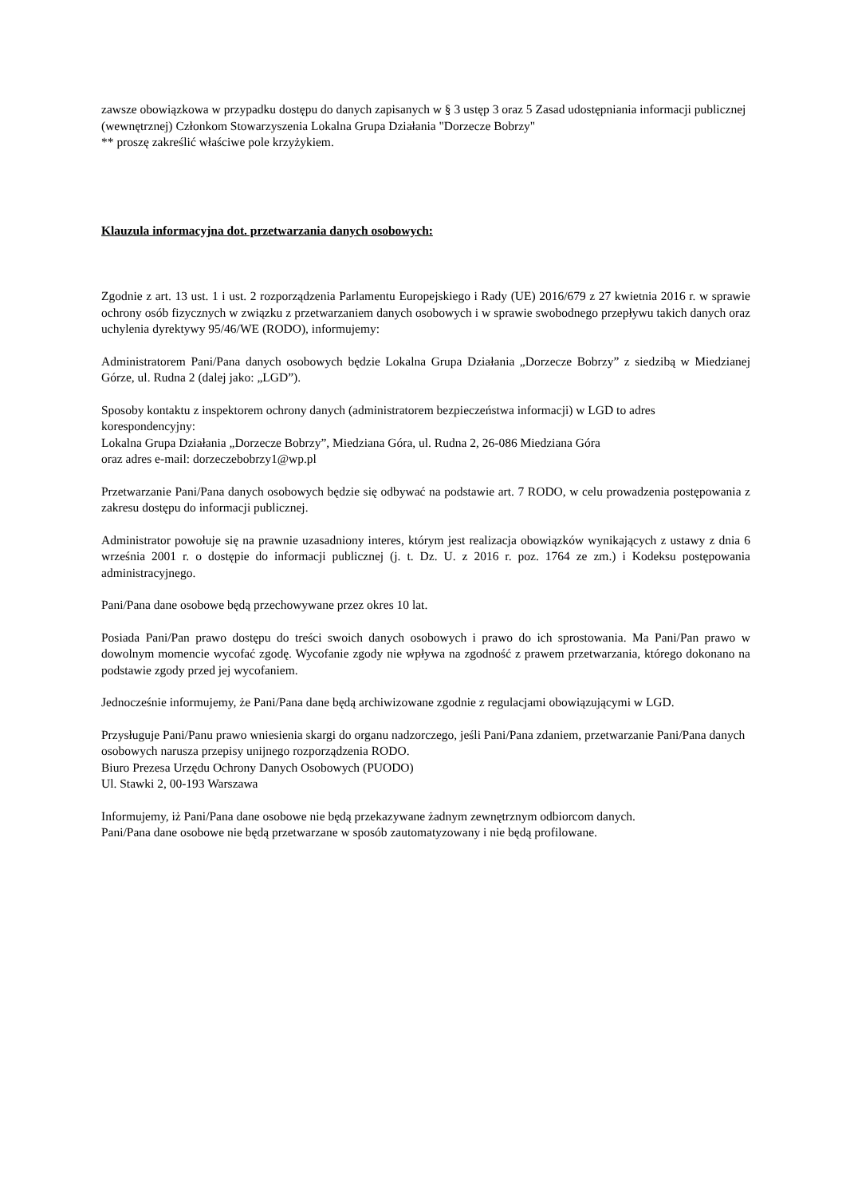zawsze obowiązkowa w przypadku dostępu do danych zapisanych w § 3 ustęp 3 oraz 5 Zasad udostępniania informacji publicznej (wewnętrznej) Członkom Stowarzyszenia Lokalna Grupa Działania "Dorzecze Bobrzy"
** proszę zakreślić właściwe pole krzyżykiem.
Klauzula informacyjna dot. przetwarzania danych osobowych:
Zgodnie z art. 13 ust. 1 i ust. 2 rozporządzenia Parlamentu Europejskiego i Rady (UE) 2016/679 z 27 kwietnia 2016 r. w sprawie ochrony osób fizycznych w związku z przetwarzaniem danych osobowych i w sprawie swobodnego przepływu takich danych oraz uchylenia dyrektywy 95/46/WE (RODO), informujemy:
Administratorem Pani/Pana danych osobowych będzie Lokalna Grupa Działania „Dorzecze Bobrzy” z siedzibą w Miedzianej Górze, ul. Rudna 2 (dalej jako: „LGD”).
Sposoby kontaktu z inspektorem ochrony danych (administratorem bezpieczeństwa informacji) w LGD to adres korespondencyjny:
Lokalna Grupa Działania „Dorzecze Bobrzy”, Miedziana Góra, ul. Rudna 2, 26-086 Miedziana Góra
oraz adres e-mail: dorzeczebobrzy1@wp.pl
Przetwarzanie Pani/Pana danych osobowych będzie się odbywać na podstawie art. 7 RODO, w celu prowadzenia postępowania z zakresu dostępu do informacji publicznej.
Administrator powołuje się na prawnie uzasadniony interes, którym jest realizacja obowiązków wynikających z ustawy z dnia 6 września 2001 r. o dostępie do informacji publicznej (j. t. Dz. U. z 2016 r. poz. 1764 ze zm.) i Kodeksu postępowania administracyjnego.
Pani/Pana dane osobowe będą przechowywane przez okres 10 lat.
Posiada Pani/Pan prawo dostępu do treści swoich danych osobowych i prawo do ich sprostowania. Ma Pani/Pan prawo w dowolnym momencie wycofać zgodę. Wycofanie zgody nie wpływa na zgodność z prawem przetwarzania, którego dokonano na podstawie zgody przed jej wycofaniem.
Jednocześnie informujemy, że Pani/Pana dane będą archiwizowane zgodnie z regulacjami obowiązującymi w LGD.
Przysługuje Pani/Panu prawo wniesienia skargi do organu nadzorczego, jeśli Pani/Pana zdaniem, przetwarzanie Pani/Pana danych osobowych narusza przepisy unijnego rozporządzenia RODO.
Biuro Prezesa Urzędu Ochrony Danych Osobowych (PUODO)
Ul. Stawki 2, 00-193 Warszawa
Informujemy, iż Pani/Pana dane osobowe nie będą przekazywane żadnym zewnętrznym odbiorcom danych.
Pani/Pana dane osobowe nie będą przetwarzane w sposób zautomatyzowany i nie będą profilowane.